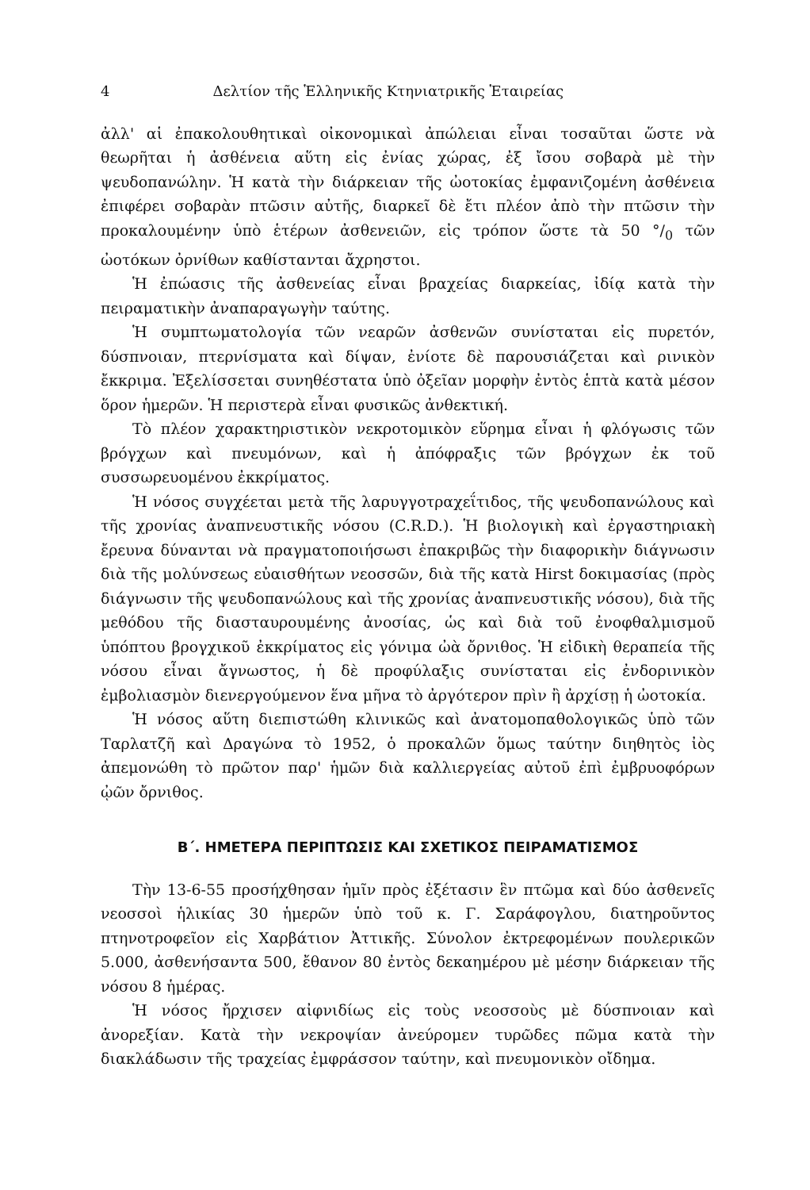4 Δελτίον τῆς Ἑλληνικῆς Κτηνιατρικῆς Ἑταιρείας
ἀλλ' αἱ ἐπακολουθητικαὶ οἰκονομικαὶ ἀπώλειαι εἶναι τοσαῦται ὥστε νὰ θεωρῆται ἡ ἀσθένεια αὕτη εἰς ἐνίας χώρας, ἐξ ἴσου σοβαρὰ μὲ τὴν ψευδοπανώλην. Ἡ κατὰ τὴν διάρκειαν τῆς ὠοτοκίας ἐμφανιζομένη ἀσθένεια ἐπιφέρει σοβαρὰν πτῶσιν αὐτῆς, διαρκεῖ δὲ ἔτι πλέον ἀπὸ τὴν πτῶσιν τὴν προκαλουμένην ὑπὸ ἑτέρων ἀσθενειῶν, εἰς τρόπον ὥστε τὰ 50 °/<sub>0</sub> τῶν ὠοτόκων ὀρνίθων καθίστανται ἄχρηστοι.
Ἡ ἐπώασις τῆς ἀσθενείας εἶναι βραχείας διαρκείας, ἰδίᾳ κατὰ τὴν πειραματικὴν ἀναπαραγωγὴν ταύτης.
Ἡ συμπτωματολογία τῶν νεαρῶν ἀσθενῶν συνίσταται εἰς πυρετόν, δύσπνοιαν, πτερνίσματα καὶ δίψαν, ἐνίοτε δὲ παρουσιάζεται καὶ ρινικὸν ἔκκριμα. Ἐξελίσσεται συνηθέστατα ὑπὸ ὀξεῖαν μορφὴν ἐντὸς ἑπτὰ κατὰ μέσον ὅρον ἡμερῶν. Ἡ περιστερὰ εἶναι φυσικῶς ἀνθεκτική.
Τὸ πλέον χαρακτηριστικὸν νεκροτομικὸν εὕρημα εἶναι ἡ φλόγωσις τῶν βρόγχων καὶ πνευμόνων, καὶ ἡ ἀπόφραξις τῶν βρόγχων ἐκ τοῦ συσσωρευομένου ἐκκρίματος.
Ἡ νόσος συγχέεται μετὰ τῆς λαρυγγοτραχεΐτιδος, τῆς ψευδοπανώλους καὶ τῆς χρονίας ἀναπνευστικῆς νόσου (C.R.D.). Ἡ βιολογικὴ καὶ ἐργαστηριακὴ ἔρευνα δύνανται νὰ πραγματοποιήσωσι ἐπακριβῶς τὴν διαφορικὴν διάγνωσιν διὰ τῆς μολύνσεως εὐαισθήτων νεοσσῶν, διὰ τῆς κατὰ Hirst δοκιμασίας (πρὸς διάγνωσιν τῆς ψευδοπανώλους καὶ τῆς χρονίας ἀναπνευστικῆς νόσου), διὰ τῆς μεθόδου τῆς διασταυρουμένης ἀνοσίας, ὡς καὶ διὰ τοῦ ἐνοφθαλμισμοῦ ὑπόπτου βρογχικοῦ ἐκκρίματος εἰς γόνιμα ὠὰ ὄρνιθος. Ἡ εἰδικὴ θεραπεία τῆς νόσου εἶναι ἄγνωστος, ἡ δὲ προφύλαξις συνίσταται εἰς ἐνδορινικὸν ἐμβολιασμὸν διενεργούμενον ἕνα μῆνα τὸ ἀργότερον πρὶν ἢ ἀρχίσῃ ἡ ὠοτοκία.
Ἡ νόσος αὕτη διεπιστώθη κλινικῶς καὶ ἀνατομοπαθολογικῶς ὑπὸ τῶν Ταρλατζῆ καὶ Δραγώνα τὸ 1952, ὁ προκαλῶν ὅμως ταύτην διηθητὸς ἰὸς ἀπεμονώθη τὸ πρῶτον παρ' ἡμῶν διὰ καλλιεργείας αὐτοῦ ἐπὶ ἐμβρυοφόρων ᾠῶν ὄρνιθος.
Β΄. ΗΜΕΤΕΡΑ ΠΕΡΙΠΤΩΣΙΣ ΚΑΙ ΣΧΕΤΙΚΟΣ ΠΕΙΡΑΜΑΤΙΣΜΟΣ
Τὴν 13-6-55 προσήχθησαν ἡμῖν πρὸς ἐξέτασιν ἓν πτῶμα καὶ δύο ἀσθενεῖς νεοσσοὶ ἡλικίας 30 ἡμερῶν ὑπὸ τοῦ κ. Γ. Σαράφογλου, διατηροῦντος πτηνοτροφεῖον εἰς Χαρβάτιον Ἀττικῆς. Σύνολον ἐκτρεφομένων πουλερικῶν 5.000, ἀσθενήσαντα 500, ἔθανον 80 ἐντὸς δεκαημέρου μὲ μέσην διάρκειαν τῆς νόσου 8 ἡμέρας.
Ἡ νόσος ἤρχισεν αἰφνιδίως εἰς τοὺς νεοσσοὺς μὲ δύσπνοιαν καὶ ἀνορεξίαν. Κατὰ τὴν νεκροψίαν ἀνεύρομεν τυρῶδες πῶμα κατὰ τὴν διακλάδωσιν τῆς τραχείας ἐμφράσσον ταύτην, καὶ πνευμονικὸν οἴδημα.